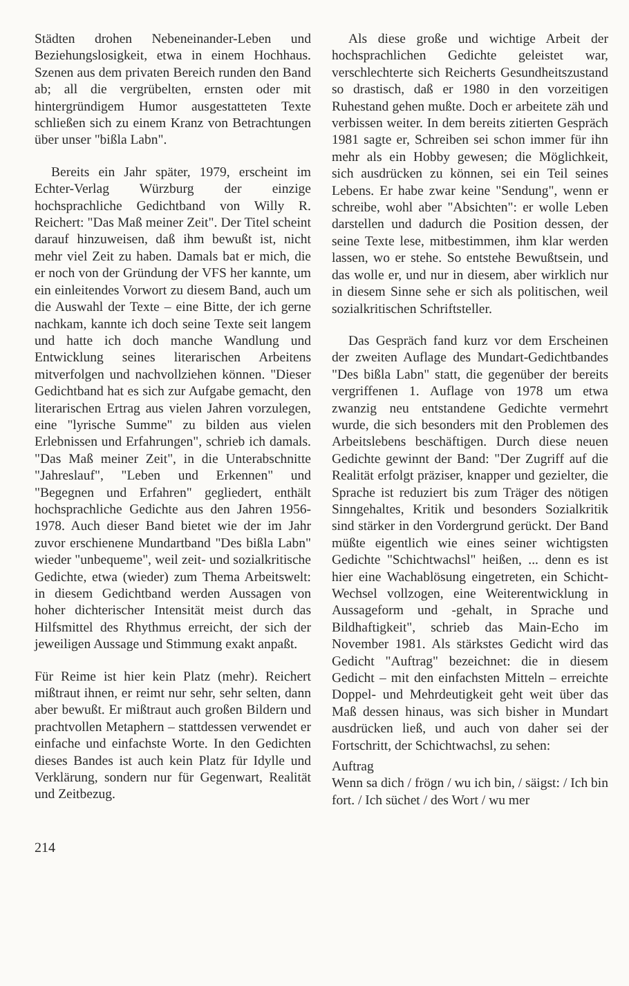Städten drohen Nebeneinander-Leben und Beziehungslosigkeit, etwa in einem Hochhaus. Szenen aus dem privaten Bereich runden den Band ab; all die vergrübelten, ernsten oder mit hintergründigem Humor ausgestatteten Texte schließen sich zu einem Kranz von Betrachtungen über unser "bißla Labn".
Bereits ein Jahr später, 1979, erscheint im Echter-Verlag Würzburg der einzige hochsprachliche Gedichtband von Willy R. Reichert: "Das Maß meiner Zeit". Der Titel scheint darauf hinzuweisen, daß ihm bewußt ist, nicht mehr viel Zeit zu haben. Damals bat er mich, die er noch von der Gründung der VFS her kannte, um ein einleitendes Vorwort zu diesem Band, auch um die Auswahl der Texte – eine Bitte, der ich gerne nachkam, kannte ich doch seine Texte seit langem und hatte ich doch manche Wandlung und Entwicklung seines literarischen Arbeitens mitverfolgen und nachvollziehen können. "Dieser Gedichtband hat es sich zur Aufgabe gemacht, den literarischen Ertrag aus vielen Jahren vorzulegen, eine "lyrische Summe" zu bilden aus vielen Erlebnissen und Erfahrungen", schrieb ich damals. "Das Maß meiner Zeit", in die Unterabschnitte "Jahreslauf", "Leben und Erkennen" und "Begegnen und Erfahren" gegliedert, enthält hochsprachliche Gedichte aus den Jahren 1956-1978. Auch dieser Band bietet wie der im Jahr zuvor erschienene Mundartband "Des bißla Labn" wieder "unbequeme", weil zeit- und sozialkritische Gedichte, etwa (wieder) zum Thema Arbeitswelt: in diesem Gedichtband werden Aussagen von hoher dichterischer Intensität meist durch das Hilfsmittel des Rhythmus erreicht, der sich der jeweiligen Aussage und Stimmung exakt anpaßt.
Für Reime ist hier kein Platz (mehr). Reichert mißtraut ihnen, er reimt nur sehr, sehr selten, dann aber bewußt. Er mißtraut auch großen Bildern und prachtvollen Metaphern – stattdessen verwendet er einfache und einfachste Worte. In den Gedichten dieses Bandes ist auch kein Platz für Idylle und Verklärung, sondern nur für Gegenwart, Realität und Zeitbezug.
Als diese große und wichtige Arbeit der hochsprachlichen Gedichte geleistet war, verschlechterte sich Reicherts Gesundheitszustand so drastisch, daß er 1980 in den vorzeitigen Ruhestand gehen mußte. Doch er arbeitete zäh und verbissen weiter. In dem bereits zitierten Gespräch 1981 sagte er, Schreiben sei schon immer für ihn mehr als ein Hobby gewesen; die Möglichkeit, sich ausdrücken zu können, sei ein Teil seines Lebens. Er habe zwar keine "Sendung", wenn er schreibe, wohl aber "Absichten": er wolle Leben darstellen und dadurch die Position dessen, der seine Texte lese, mitbestimmen, ihm klar werden lassen, wo er stehe. So entstehe Bewußtsein, und das wolle er, und nur in diesem, aber wirklich nur in diesem Sinne sehe er sich als politischen, weil sozialkritischen Schriftsteller.
Das Gespräch fand kurz vor dem Erscheinen der zweiten Auflage des Mundart-Gedichtbandes "Des bißla Labn" statt, die gegenüber der bereits vergriffenen 1. Auflage von 1978 um etwa zwanzig neu entstandene Gedichte vermehrt wurde, die sich besonders mit den Problemen des Arbeitslebens beschäftigen. Durch diese neuen Gedichte gewinnt der Band: "Der Zugriff auf die Realität erfolgt präziser, knapper und gezielter, die Sprache ist reduziert bis zum Träger des nötigen Sinngehaltes, Kritik und besonders Sozialkritik sind stärker in den Vordergrund gerückt. Der Band müßte eigentlich wie eines seiner wichtigsten Gedichte "Schichtwachsl" heißen, ... denn es ist hier eine Wachablösung eingetreten, ein Schicht-Wechsel vollzogen, eine Weiterentwicklung in Aussageform und -gehalt, in Sprache und Bildhaftigkeit", schrieb das Main-Echo im November 1981. Als stärkstes Gedicht wird das Gedicht "Auftrag" bezeichnet: die in diesem Gedicht – mit den einfachsten Mitteln – erreichte Doppel- und Mehrdeutigkeit geht weit über das Maß dessen hinaus, was sich bisher in Mundart ausdrücken ließ, und auch von daher sei der Fortschritt, der Schichtwachsl, zu sehen:
Auftrag
Wenn sa dich / frögn / wu ich bin, / säigst: / Ich bin fort. / Ich süchet / des Wort / wu mer
214